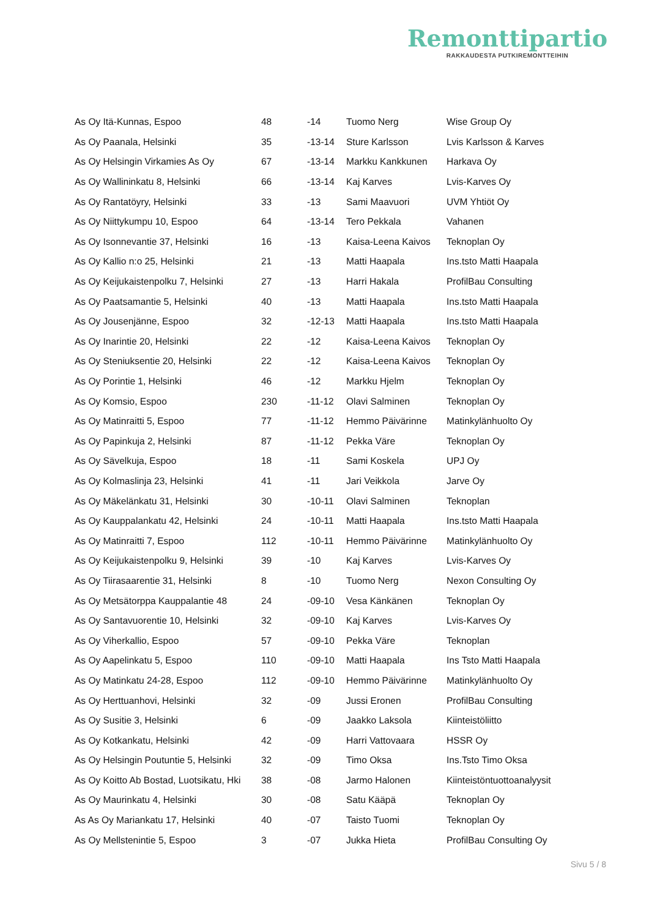Remonttipartio
RAKKAUDESTA PUTKIREMONTTEIHIN
| As Oy Itä-Kunnas, Espoo | 48 | -14 | Tuomo Nerg | Wise Group Oy |
| As Oy Paanala, Helsinki | 35 | -13-14 | Sture Karlsson | Lvis Karlsson & Karves |
| As Oy Helsingin Virkamies As Oy | 67 | -13-14 | Markku Kankkunen | Harkava Oy |
| As Oy Wallininkatu 8, Helsinki | 66 | -13-14 | Kaj Karves | Lvis-Karves Oy |
| As Oy Rantatöyry, Helsinki | 33 | -13 | Sami Maavuori | UVM Yhtiöt Oy |
| As Oy Niittykumpu 10, Espoo | 64 | -13-14 | Tero Pekkala | Vahanen |
| As Oy Isonnevantie 37, Helsinki | 16 | -13 | Kaisa-Leena Kaivos | Teknoplan Oy |
| As Oy Kallio n:o 25, Helsinki | 21 | -13 | Matti Haapala | Ins.tsto Matti Haapala |
| As Oy Keijukaistenpolku 7, Helsinki | 27 | -13 | Harri Hakala | ProfilBau Consulting |
| As Oy Paatsamantie 5, Helsinki | 40 | -13 | Matti Haapala | Ins.tsto Matti Haapala |
| As Oy Jousenjänne, Espoo | 32 | -12-13 | Matti Haapala | Ins.tsto Matti Haapala |
| As Oy Inarintie 20, Helsinki | 22 | -12 | Kaisa-Leena Kaivos | Teknoplan Oy |
| As Oy Steniuksentie 20, Helsinki | 22 | -12 | Kaisa-Leena Kaivos | Teknoplan Oy |
| As Oy Porintie 1, Helsinki | 46 | -12 | Markku Hjelm | Teknoplan Oy |
| As Oy Komsio, Espoo | 230 | -11-12 | Olavi Salminen | Teknoplan Oy |
| As Oy Matinraitti 5, Espoo | 77 | -11-12 | Hemmo Päivärinne | Matinkylänhuolto Oy |
| As Oy Papinkuja 2, Helsinki | 87 | -11-12 | Pekka Väre | Teknoplan Oy |
| As Oy Sävelkuja, Espoo | 18 | -11 | Sami Koskela | UPJ Oy |
| As Oy Kolmaslinja 23, Helsinki | 41 | -11 | Jari Veikkola | Jarve Oy |
| As Oy Mäkelänkatu 31, Helsinki | 30 | -10-11 | Olavi Salminen | Teknoplan |
| As Oy Kauppalankatu 42, Helsinki | 24 | -10-11 | Matti Haapala | Ins.tsto Matti Haapala |
| As Oy Matinraitti 7, Espoo | 112 | -10-11 | Hemmo Päivärinne | Matinkylänhuolto Oy |
| As Oy Keijukaistenpolku 9, Helsinki | 39 | -10 | Kaj Karves | Lvis-Karves Oy |
| As Oy Tiirasaarentie 31, Helsinki | 8 | -10 | Tuomo Nerg | Nexon Consulting Oy |
| As Oy Metsätorppa Kauppalantie 48 | 24 | -09-10 | Vesa Känkänen | Teknoplan Oy |
| As Oy Santavuorentie 10, Helsinki | 32 | -09-10 | Kaj Karves | Lvis-Karves Oy |
| As Oy Viherkallio, Espoo | 57 | -09-10 | Pekka Väre | Teknoplan |
| As Oy Aapelinkatu 5, Espoo | 110 | -09-10 | Matti Haapala | Ins Tsto Matti Haapala |
| As Oy Matinkatu 24-28, Espoo | 112 | -09-10 | Hemmo Päivärinne | Matinkylänhuolto Oy |
| As Oy Herttuanhovi, Helsinki | 32 | -09 | Jussi Eronen | ProfilBau Consulting |
| As Oy Susitie 3, Helsinki | 6 | -09 | Jaakko Laksola | Kiinteistöliitto |
| As Oy Kotkankatu, Helsinki | 42 | -09 | Harri Vattovaara | HSSR Oy |
| As Oy Helsingin Poutuntie 5, Helsinki | 32 | -09 | Timo Oksa | Ins.Tsto Timo Oksa |
| As Oy Koitto Ab Bostad, Luotsikatu, Hki | 38 | -08 | Jarmo Halonen | Kiinteistöntuottoanalyysit |
| As Oy Maurinkatu 4, Helsinki | 30 | -08 | Satu Kääpä | Teknoplan Oy |
| As As Oy Mariankatu 17, Helsinki | 40 | -07 | Taisto Tuomi | Teknoplan Oy |
| As Oy Mellstenintie 5, Espoo | 3 | -07 | Jukka Hieta | ProfilBau Consulting Oy |
Sivu 5 / 8